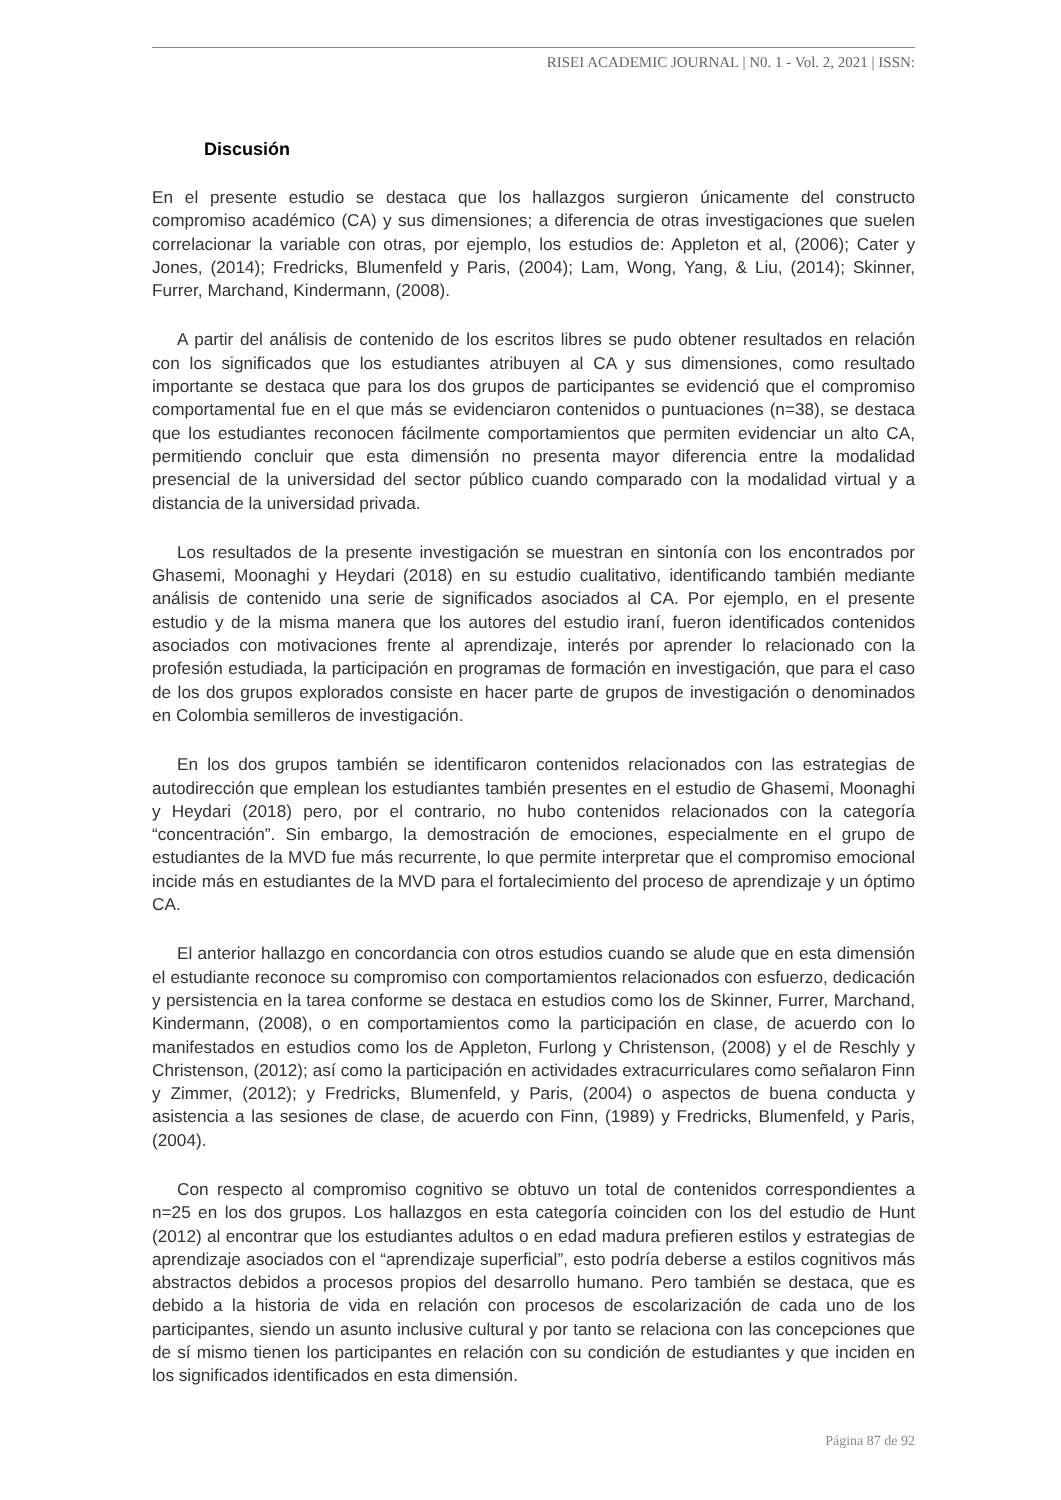RISEI ACADEMIC JOURNAL | N0. 1 - Vol. 2, 2021 | ISSN:
Discusión
En el presente estudio se destaca que los hallazgos surgieron únicamente del constructo compromiso académico (CA) y sus dimensiones; a diferencia de otras investigaciones que suelen correlacionar la variable con otras, por ejemplo, los estudios de: Appleton et al, (2006); Cater y Jones, (2014); Fredricks, Blumenfeld y Paris, (2004); Lam, Wong, Yang, & Liu, (2014); Skinner, Furrer, Marchand, Kindermann, (2008).
A partir del análisis de contenido de los escritos libres se pudo obtener resultados en relación con los significados que los estudiantes atribuyen al CA y sus dimensiones, como resultado importante se destaca que para los dos grupos de participantes se evidenció que el compromiso comportamental fue en el que más se evidenciaron contenidos o puntuaciones (n=38), se destaca que los estudiantes reconocen fácilmente comportamientos que permiten evidenciar un alto CA, permitiendo concluir que esta dimensión no presenta mayor diferencia entre la modalidad presencial de la universidad del sector público cuando comparado con la modalidad virtual y a distancia de la universidad privada.
Los resultados de la presente investigación se muestran en sintonía con los encontrados por Ghasemi, Moonaghi y Heydari (2018) en su estudio cualitativo, identificando también mediante análisis de contenido una serie de significados asociados al CA. Por ejemplo, en el presente estudio y de la misma manera que los autores del estudio iraní, fueron identificados contenidos asociados con motivaciones frente al aprendizaje, interés por aprender lo relacionado con la profesión estudiada, la participación en programas de formación en investigación, que para el caso de los dos grupos explorados consiste en hacer parte de grupos de investigación o denominados en Colombia semilleros de investigación.
En los dos grupos también se identificaron contenidos relacionados con las estrategias de autodirección que emplean los estudiantes también presentes en el estudio de Ghasemi, Moonaghi y Heydari (2018) pero, por el contrario, no hubo contenidos relacionados con la categoría “concentración”. Sin embargo, la demostración de emociones, especialmente en el grupo de estudiantes de la MVD fue más recurrente, lo que permite interpretar que el compromiso emocional incide más en estudiantes de la MVD para el fortalecimiento del proceso de aprendizaje y un óptimo CA.
El anterior hallazgo en concordancia con otros estudios cuando se alude que en esta dimensión el estudiante reconoce su compromiso con comportamientos relacionados con esfuerzo, dedicación y persistencia en la tarea conforme se destaca en estudios como los de Skinner, Furrer, Marchand, Kindermann, (2008), o en comportamientos como la participación en clase, de acuerdo con lo manifestados en estudios como los de Appleton, Furlong y Christenson, (2008) y el de Reschly y Christenson, (2012); así como la participación en actividades extracurriculares como señalaron Finn y Zimmer, (2012); y Fredricks, Blumenfeld, y Paris, (2004) o aspectos de buena conducta y asistencia a las sesiones de clase, de acuerdo con Finn, (1989) y Fredricks, Blumenfeld, y Paris, (2004).
Con respecto al compromiso cognitivo se obtuvo un total de contenidos correspondientes a n=25 en los dos grupos. Los hallazgos en esta categoría coinciden con los del estudio de Hunt (2012) al encontrar que los estudiantes adultos o en edad madura prefieren estilos y estrategias de aprendizaje asociados con el “aprendizaje superficial”, esto podría deberse a estilos cognitivos más abstractos debidos a procesos propios del desarrollo humano. Pero también se destaca, que es debido a la historia de vida en relación con procesos de escolarización de cada uno de los participantes, siendo un asunto inclusive cultural y por tanto se relaciona con las concepciones que de sí mismo tienen los participantes en relación con su condición de estudiantes y que inciden en los significados identificados en esta dimensión.
Página 87 de 92